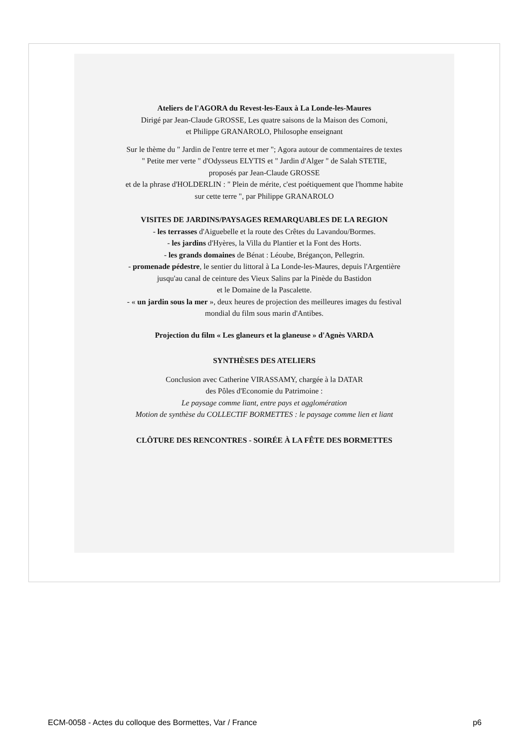Ateliers de l'AGORA du Revest-les-Eaux à La Londe-les-Maures
Dirigé par Jean-Claude GROSSE, Les quatre saisons de la Maison des Comoni,
et Philippe GRANAROLO, Philosophe enseignant
Sur le thème du " Jardin de l'entre terre et mer "; Agora autour de commentaires de textes
" Petite mer verte " d'Odysseus ELYTIS et " Jardin d'Alger " de Salah STETIE,
proposés par Jean-Claude GROSSE
et de la phrase d'HOLDERLIN : " Plein de mérite, c'est poétiquement que l'homme habite
sur cette terre ", par Philippe GRANAROLO
VISITES DE JARDINS/PAYSAGES REMARQUABLES DE LA REGION
- les terrasses d'Aiguebelle et la route des Crêtes du Lavandou/Bormes.
- les jardins d'Hyères, la Villa du Plantier et la Font des Horts.
- les grands domaines de Bénat : Léoube, Brégançon, Pellegrin.
- promenade pédestre, le sentier du littoral à La Londe-les-Maures, depuis l'Argentière
jusqu'au canal de ceinture des Vieux Salins par la Pinède du Bastidon
et le Domaine de la Pascalette.
- « un jardin sous la mer », deux heures de projection des meilleures images du festival
mondial du film sous marin d'Antibes.
Projection du film « Les glaneurs et la glaneuse » d'Agnès VARDA
SYNTHÈSES DES ATELIERS
Conclusion avec Catherine VIRASSAMY, chargée à la DATAR
des Pôles d'Economie du Patrimoine :
Le paysage comme liant, entre pays et agglomération
Motion de synthèse du COLLECTIF BORMETTES : le paysage comme lien et liant
CLÔTURE DES RENCONTRES - SOIRÉE À LA FÊTE DES BORMETTES
ECM-0058 - Actes du colloque des Bormettes, Var / France p6